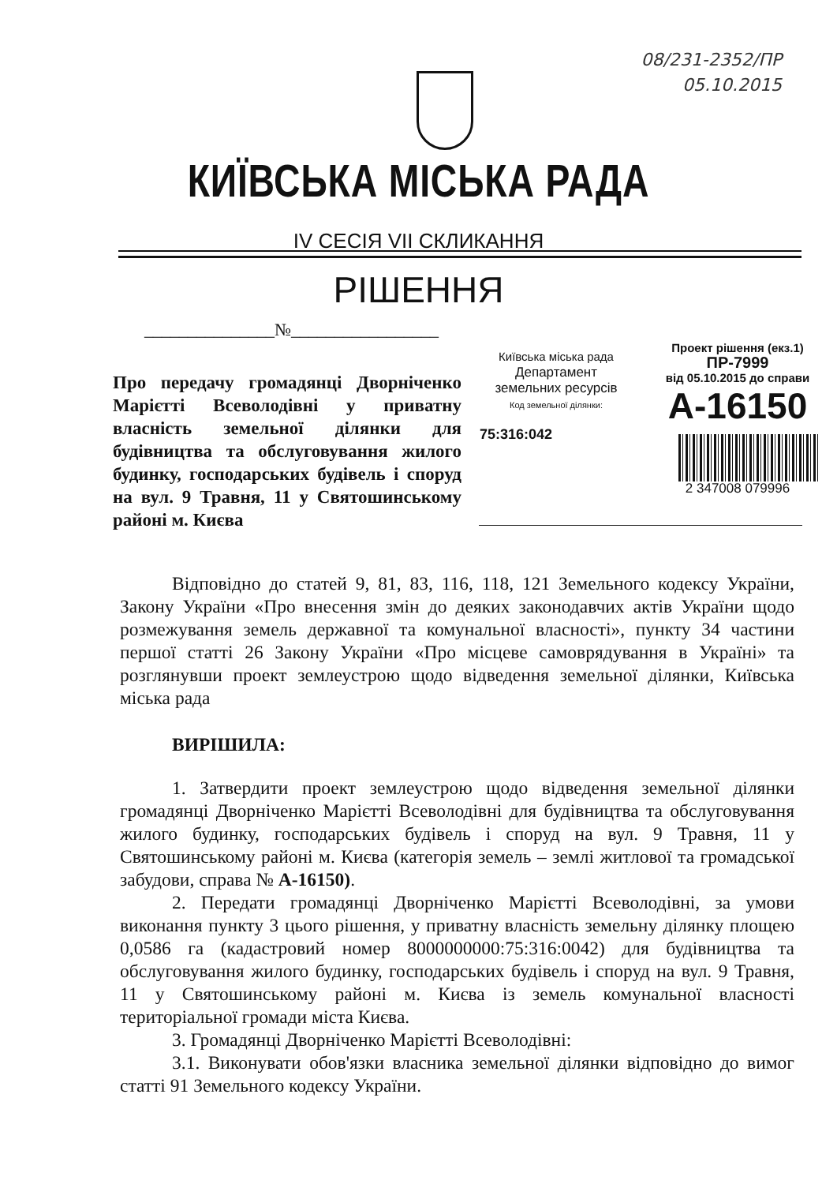08/231-2352/ПР
05.10.2015
КИЇВСЬКА МІСЬКА РАДА
IV СЕСІЯ VII СКЛИКАННЯ
РІШЕННЯ
_______________№_________________
Про передачу громадянці Дворніченко Марієтті Всеволодівні у приватну власність земельної ділянки для будівництва та обслуговування жилого будинку, господарських будівель і споруд на вул. 9 Травня, 11 у Святошинському районі м. Києва
Київська міська рада
Департамент земельних ресурсів
Код земельної ділянки:
75:316:042
Проект рішення (екз.1)
ПР-7999
від 05.10.2015 до справи
А-16150
2 347008 079996
Відповідно до статей 9, 81, 83, 116, 118, 121 Земельного кодексу України, Закону України «Про внесення змін до деяких законодавчих актів України щодо розмежування земель державної та комунальної власності», пункту 34 частини першої статті 26 Закону України «Про місцеве самоврядування в Україні» та розглянувши проект землеустрою щодо відведення земельної ділянки, Київська міська рада
ВИРІШИЛА:
1. Затвердити проект землеустрою щодо відведення земельної ділянки громадянці Дворніченко Марієтті Всеволодівні для будівництва та обслуговування жилого будинку, господарських будівель і споруд на вул. 9 Травня, 11 у Святошинському районі м. Києва (категорія земель – землі житлової та громадської забудови, справа № А-16150).
2. Передати громадянці Дворніченко Марієтті Всеволодівні, за умови виконання пункту 3 цього рішення, у приватну власність земельну ділянку площею 0,0586 га (кадастровий номер 8000000000:75:316:0042) для будівництва та обслуговування жилого будинку, господарських будівель і споруд на вул. 9 Травня, 11 у Святошинському районі м. Києва із земель комунальної власності територіальної громади міста Києва.
3. Громадянці Дворніченко Марієтті Всеволодівні:
3.1. Виконувати обов'язки власника земельної ділянки відповідно до вимог статті 91 Земельного кодексу України.